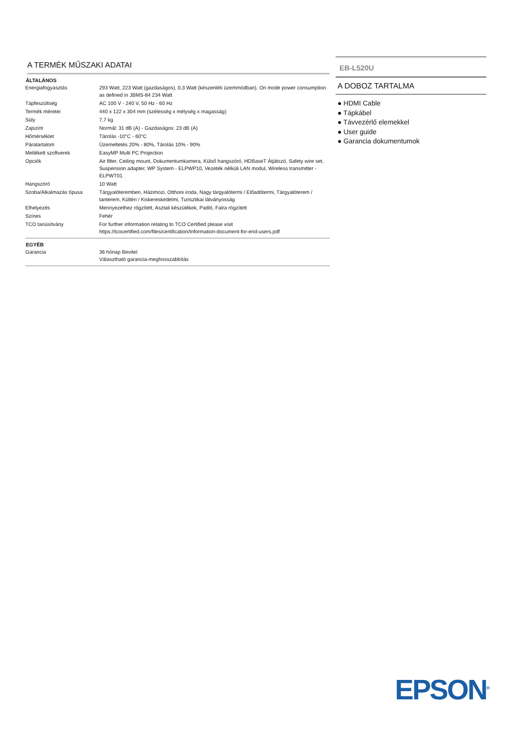A TERMÉK MŰSZAKI ADATAI
| ÁLTALÁNOS | |
| --- | --- |
| Energiafogyasztás | 293 Watt, 223 Watt (gazdaságos), 0,3 Watt (készenléti üzemmódban), On mode power consumption as defined in JBMS-84 234 Watt |
| Tápfeszültség | AC 100 V - 240 V, 50 Hz - 60 Hz |
| Termék méretei | 440 x 122 x 304 mm (szélesség x mélység x magasság) |
| Súly | 7,7 kg |
| Zajszint | Normál: 31 dB (A) - Gazdaságos: 23 dB (A) |
| Hőmérséklet | Tárolás -10°C - 60°C |
| Páratartalom | Üzemeltetés 20% - 80%, Tárolás 10% - 90% |
| Mellékelt szoftverek | EasyMP Multi PC Projection |
| Opciók | Air filter, Ceiling mount, Dokumentumkamera, Külső hangszóró, HDBaseT Átjátszó, Safety wire set, Suspension adapter, WP System - ELPWP10, Vezeték nélküli LAN modul, Wireless transmitter - ELPWT01 |
| Hangszóró | 10 Watt |
| Szoba/Alkalmazás típusa | Tárgyalóteremben, Házimozi, Otthoni iroda, Nagy tárgyalótermi / Előadótermi, Tárgyalóterem / tanterem, Kültéri / Kiskereskedelmi, Turisztikai látványosság |
| Elhelyezés | Mennyezethez rögzített, Asztali készülékek, Padló, Falra rögzített |
| Színes | Fehér |
| TCO tanúsítvány | For further information relating to TCO Certified please visit https://tcocertified.com/files/certification/Information-document-for-end-users.pdf |
| EGYÉB | |
| Garancia | 36 hónap Bevitel Választható garancia-meghosszabbítás |
EB-L520U
A DOBOZ TARTALMA
● HDMI Cable
● Tápkábel
● Távvezérlő elemekkel
● User guide
● Garancia dokumentumok
EPSON<sup>®</sup>